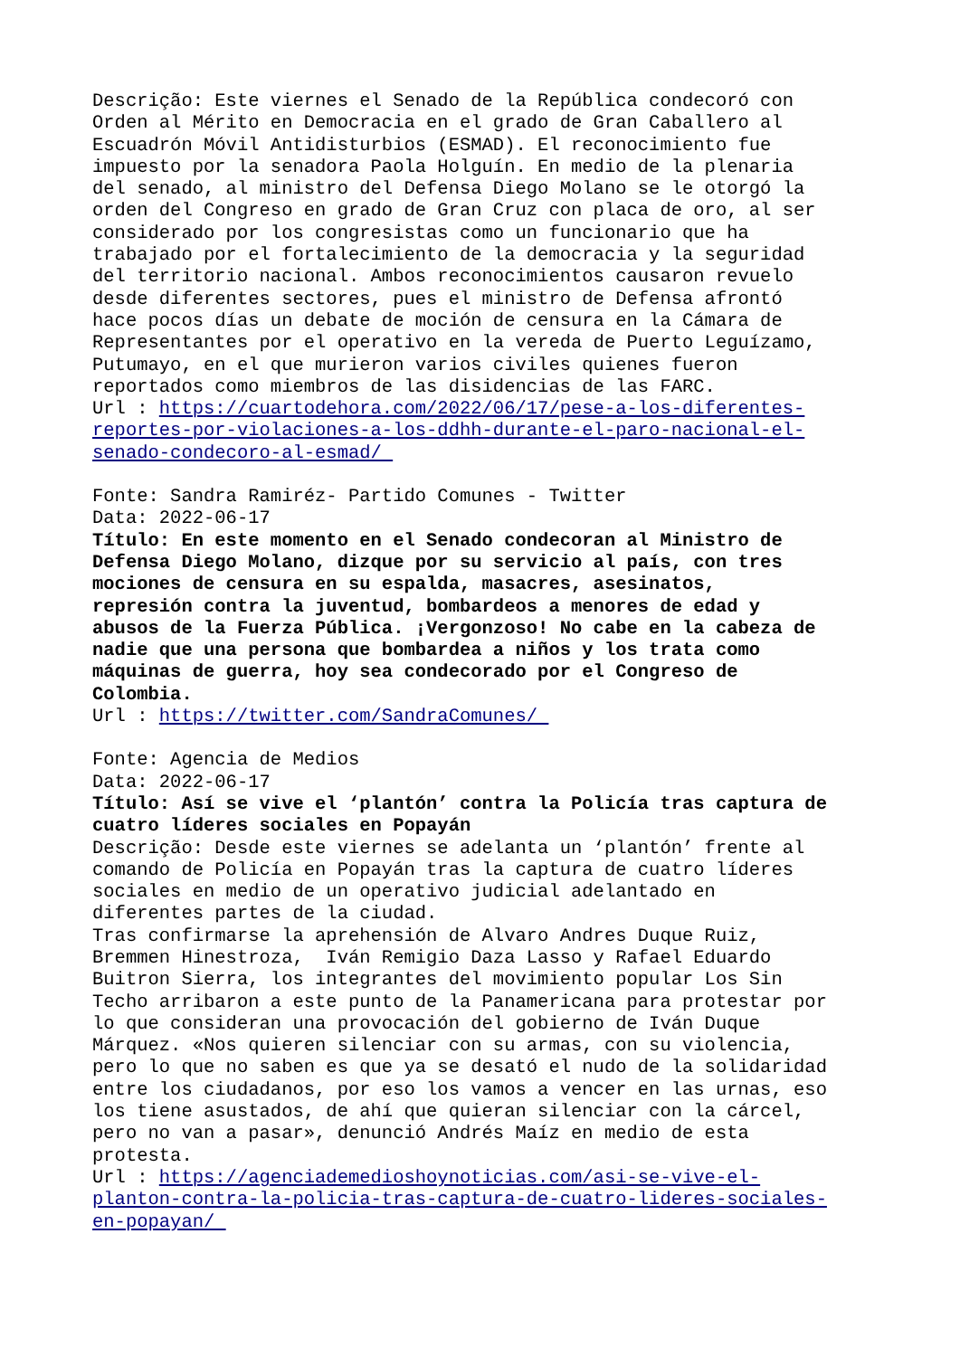Descrição: Este viernes el Senado de la República condecoró con Orden al Mérito en Democracia en el grado de Gran Caballero al Escuadrón Móvil Antidisturbios (ESMAD). El reconocimiento fue impuesto por la senadora Paola Holguín. En medio de la plenaria del senado, al ministro del Defensa Diego Molano se le otorgó la orden del Congreso en grado de Gran Cruz con placa de oro, al ser considerado por los congresistas como un funcionario que ha trabajado por el fortalecimiento de la democracia y la seguridad del territorio nacional. Ambos reconocimientos causaron revuelo desde diferentes sectores, pues el ministro de Defensa afrontó hace pocos días un debate de moción de censura en la Cámara de Representantes por el operativo en la vereda de Puerto Leguízamo, Putumayo, en el que murieron varios civiles quienes fueron reportados como miembros de las disidencias de las FARC.
Url : https://cuartodehora.com/2022/06/17/pese-a-los-diferentes- reportes-por-violaciones-a-los-ddhh-durante-el-paro-nacional-el- senado-condecoro-al-esmad/
Fonte: Sandra Ramiréz- Partido Comunes - Twitter Data: 2022-06-17
Título: En este momento en el Senado condecoran al Ministro de Defensa Diego Molano, dizque por su servicio al país, con tres mociones de censura en su espalda, masacres, asesinatos, represión contra la juventud, bombardeos a menores de edad y abusos de la Fuerza Pública. ¡Vergonzoso! No cabe en la cabeza de nadie que una persona que bombardea a niños y los trata como máquinas de guerra, hoy sea condecorado por el Congreso de Colombia.
Url : https://twitter.com/SandraComunes/
Fonte: Agencia de Medios Data: 2022-06-17
Título: Así se vive el ‘plantón’ contra la Policía tras captura de cuatro líderes sociales en Popayán
Descrição: Desde este viernes se adelanta un ‘plantón’ frente al comando de Policía en Popayán tras la captura de cuatro líderes sociales en medio de un operativo judicial adelantado en diferentes partes de la ciudad. Tras confirmarse la aprehensión de Alvaro Andres Duque Ruiz, Bremmen Hinestroza, Iván Remigio Daza Lasso y Rafael Eduardo Buitron Sierra, los integrantes del movimiento popular Los Sin Techo arribaron a este punto de la Panamericana para protestar por lo que consideran una provocación del gobierno de Iván Duque Márquez. «Nos quieren silenciar con su armas, con su violencia, pero lo que no saben es que ya se desató el nudo de la solidaridad entre los ciudadanos, por eso los vamos a vencer en las urnas, eso los tiene asustados, de ahí que quieran silenciar con la cárcel, pero no van a pasar», denunció Andrés Maíz en medio de esta protesta.
Url : https://agenciademedioshoynoticias.com/asi-se-vive-el- planton-contra-la-policia-tras-captura-de-cuatro-lideres-sociales- en-popayan/